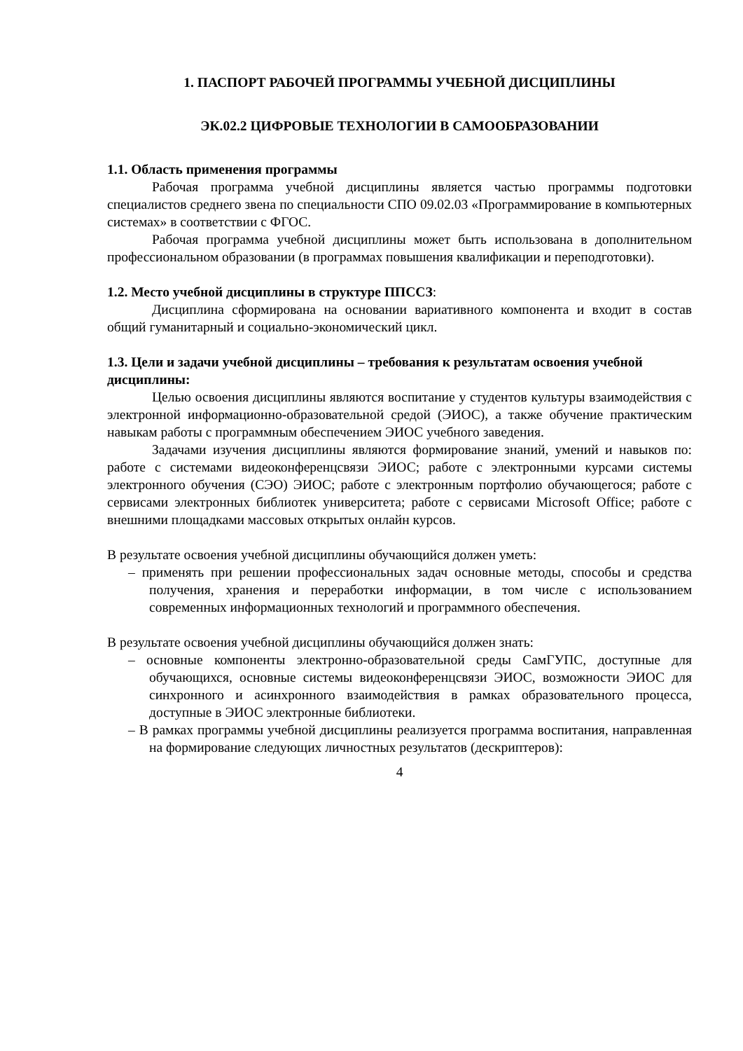1. ПАСПОРТ РАБОЧЕЙ ПРОГРАММЫ УЧЕБНОЙ ДИСЦИПЛИНЫ
ЭК.02.2 ЦИФРОВЫЕ ТЕХНОЛОГИИ В САМООБРАЗОВАНИИ
1.1. Область применения программы
Рабочая программа учебной дисциплины является частью программы подготовки специалистов среднего звена по специальности СПО 09.02.03 «Программирование в компьютерных системах» в соответствии с ФГОС.
Рабочая программа учебной дисциплины может быть использована в дополнительном профессиональном образовании (в программах повышения квалификации и переподготовки).
1.2. Место учебной дисциплины в структуре ППССЗ:
Дисциплина сформирована на основании вариативного компонента и входит в состав общий гуманитарный и социально-экономический цикл.
1.3. Цели и задачи учебной дисциплины – требования к результатам освоения учебной дисциплины:
Целью освоения дисциплины являются воспитание у студентов культуры взаимодействия с электронной информационно-образовательной средой (ЭИОС), а также обучение практическим навыкам работы с программным обеспечением ЭИОС учебного заведения.
Задачами изучения дисциплины являются формирование знаний, умений и навыков по: работе с системами видеоконференцсвязи ЭИОС; работе с электронными курсами системы электронного обучения (СЭО) ЭИОС; работе с электронным портфолио обучающегося; работе с сервисами электронных библиотек университета; работе с сервисами Microsoft Office; работе с внешними площадками массовых открытых онлайн курсов.
В результате освоения учебной дисциплины обучающийся должен уметь:
– применять при решении профессиональных задач основные методы, способы и средства получения, хранения и переработки информации, в том числе с использованием современных информационных технологий и программного обеспечения.
В результате освоения учебной дисциплины обучающийся должен знать:
– основные компоненты электронно-образовательной среды СамГУПС, доступные для обучающихся, основные системы видеоконференцсвязи ЭИОС, возможности ЭИОС для синхронного и асинхронного взаимодействия в рамках образовательного процесса, доступные в ЭИОС электронные библиотеки.
– В рамках программы учебной дисциплины реализуется программа воспитания, направленная на формирование следующих личностных результатов (дескриптеров):
4